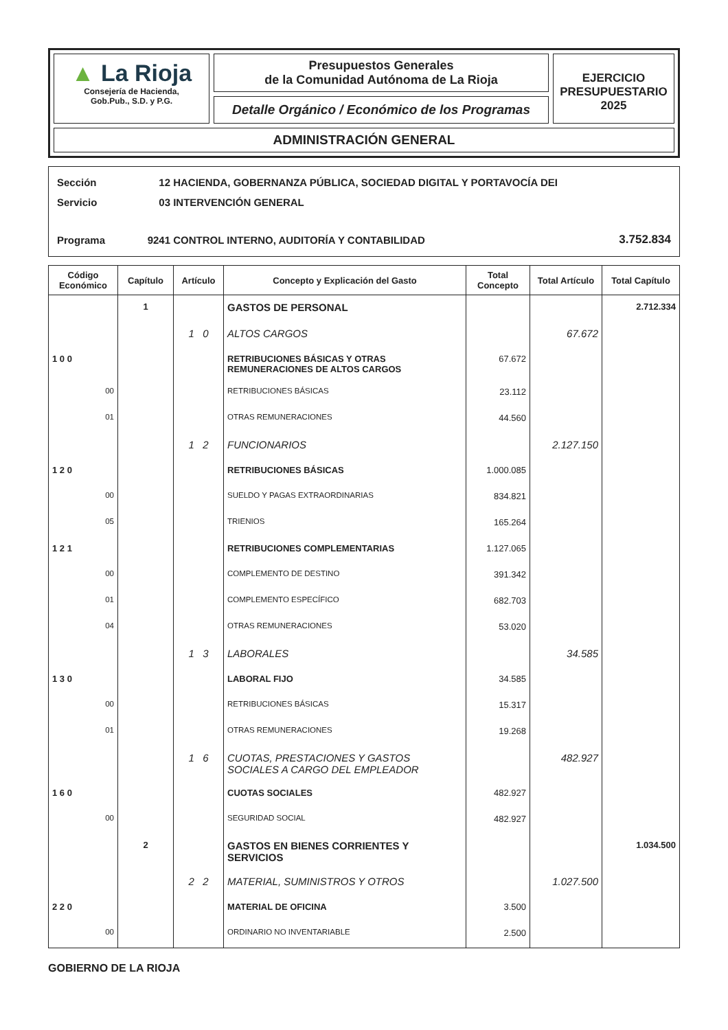▲ La Rioja
Consejería de Hacienda,
Gob.Pub., S.D. y P.G.
Presupuestos Generales
de la Comunidad Autónoma de La Rioja
Detalle Orgánico / Económico de los Programas
EJERCICIO
PRESUPUESTARIO
2025
ADMINISTRACIÓN GENERAL
| Sección | 12 | HACIENDA, GOBERNANZA PÚBLICA, SOCIEDAD DIGITAL Y PORTAVOCÍA DEI | |
| Servicio | 03 | INTERVENCIÓN GENERAL | |
| Programa | 9241 | CONTROL INTERNO, AUDITORÍA Y CONTABILIDAD | 3.752.834 |
| Código Económico | Capítulo | Artículo | Concepto y Explicación del Gasto | Total Concepto | Total Artículo | Total Capítulo |
| --- | --- | --- | --- | --- | --- | --- |
| | 1 | | GASTOS DE PERSONAL | | | 2.712.334 |
| | | 1 0 | ALTOS CARGOS | | 67.672 | |
| 1 0 0 | | | RETRIBUCIONES BÁSICAS Y OTRAS REMUNERACIONES DE ALTOS CARGOS | 67.672 | | |
| 00 | | | RETRIBUCIONES BÁSICAS | 23.112 | | |
| 01 | | | OTRAS REMUNERACIONES | 44.560 | | |
| | | 1 2 | FUNCIONARIOS | | 2.127.150 | |
| 1 2 0 | | | RETRIBUCIONES BÁSICAS | 1.000.085 | | |
| 00 | | | SUELDO Y PAGAS EXTRAORDINARIAS | 834.821 | | |
| 05 | | | TRIENIOS | 165.264 | | |
| 1 2 1 | | | RETRIBUCIONES COMPLEMENTARIAS | 1.127.065 | | |
| 00 | | | COMPLEMENTO DE DESTINO | 391.342 | | |
| 01 | | | COMPLEMENTO ESPECÍFICO | 682.703 | | |
| 04 | | | OTRAS REMUNERACIONES | 53.020 | | |
| | | 1 3 | LABORALES | | 34.585 | |
| 1 3 0 | | | LABORAL FIJO | 34.585 | | |
| 00 | | | RETRIBUCIONES BÁSICAS | 15.317 | | |
| 01 | | | OTRAS REMUNERACIONES | 19.268 | | |
| | | 1 6 | CUOTAS, PRESTACIONES Y GASTOS SOCIALES A CARGO DEL EMPLEADOR | | 482.927 | |
| 1 6 0 | | | CUOTAS SOCIALES | 482.927 | | |
| 00 | | | SEGURIDAD SOCIAL | 482.927 | | |
| | 2 | | GASTOS EN BIENES CORRIENTES Y SERVICIOS | | | 1.034.500 |
| | | 2 2 | MATERIAL, SUMINISTROS Y OTROS | | 1.027.500 | |
| 2 2 0 | | | MATERIAL DE OFICINA | 3.500 | | |
| 00 | | | ORDINARIO NO INVENTARIABLE | 2.500 | | |
GOBIERNO DE LA RIOJA